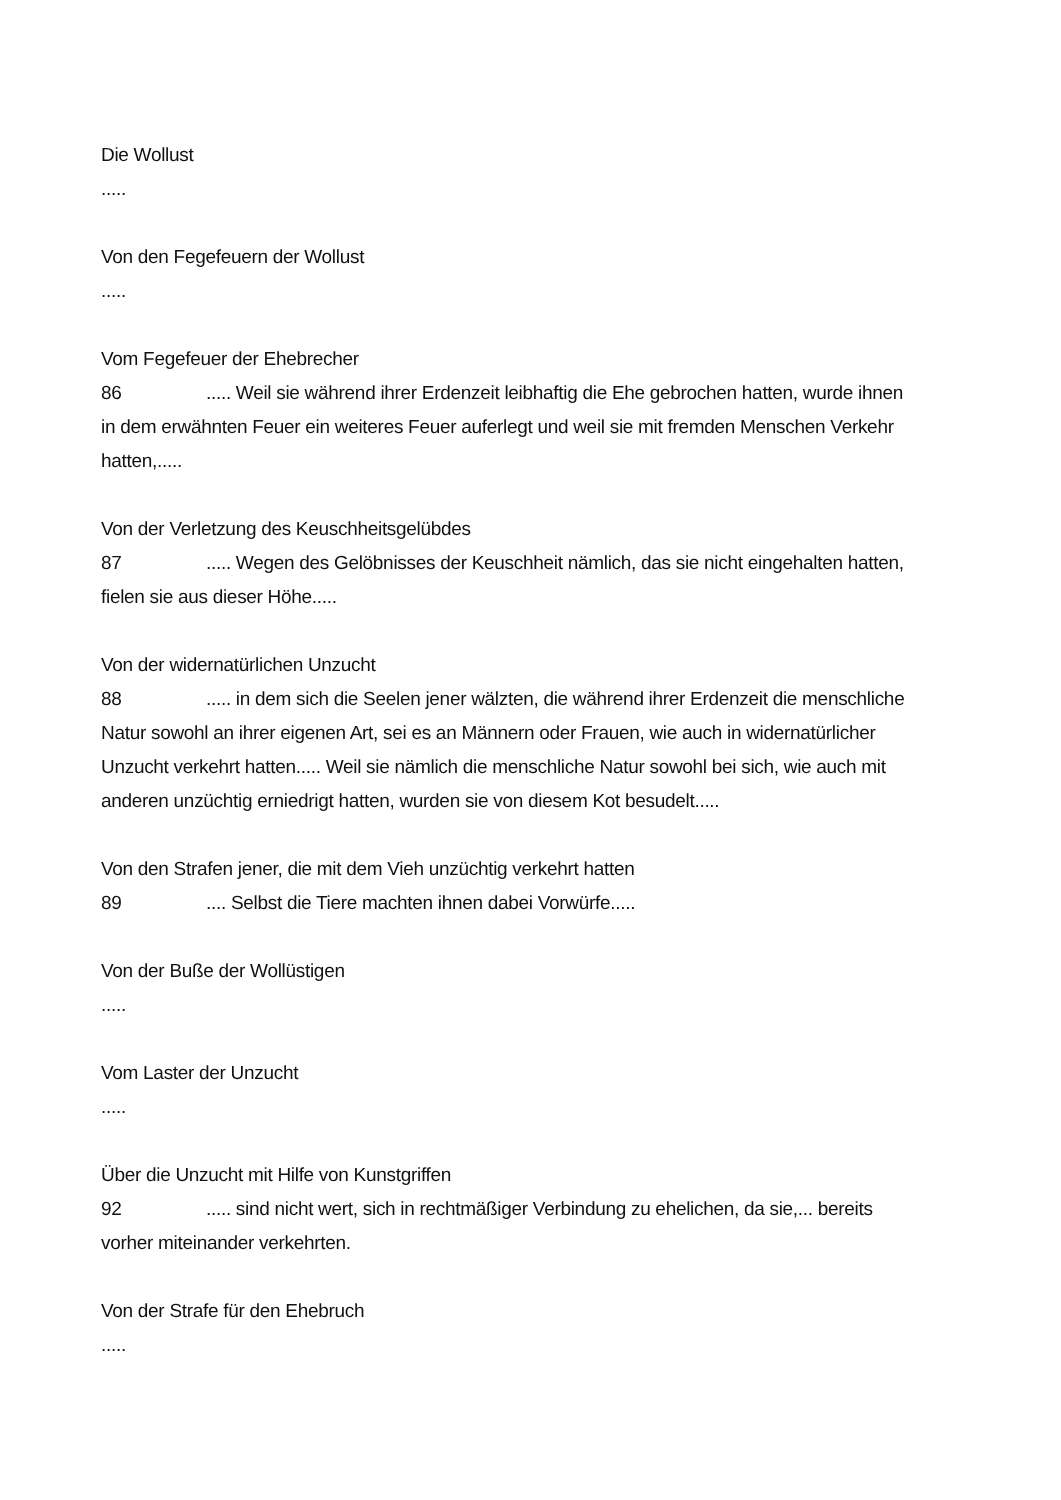Die Wollust
.....
Von den Fegefeuern der Wollust
.....
Vom Fegefeuer der Ehebrecher
86..... Weil sie während ihrer Erdenzeit leibhaftig die Ehe gebrochen hatten, wurde ihnen in dem erwähnten Feuer ein weiteres Feuer auferlegt und weil sie mit fremden Menschen Verkehr hatten,.....
Von der Verletzung des Keuschheitsgelübdes
87..... Wegen des Gelöbnisses der Keuschheit nämlich, das sie nicht eingehalten hatten, fielen sie aus dieser Höhe.....
Von der widernatürlichen Unzucht
88..... in dem sich die Seelen jener wälzten, die während ihrer Erdenzeit die menschliche Natur sowohl an ihrer eigenen Art, sei es an Männern oder Frauen, wie auch in widernatürlicher Unzucht verkehrt hatten..... Weil sie nämlich die menschliche Natur sowohl bei sich, wie auch mit anderen unzüchtig erniedrigt hatten, wurden sie von diesem Kot besudelt.....
Von den Strafen jener, die mit dem Vieh unzüchtig verkehrt hatten
89.... Selbst die Tiere machten ihnen dabei Vorwürfe.....
Von der Buße der Wollüstigen
.....
Vom Laster der Unzucht
.....
Über die Unzucht mit Hilfe von Kunstgriffen
92..... sind nicht wert, sich in rechtmäßiger Verbindung zu ehelichen, da sie,... bereits vorher miteinander verkehrten.
Von der Strafe für den Ehebruch
.....